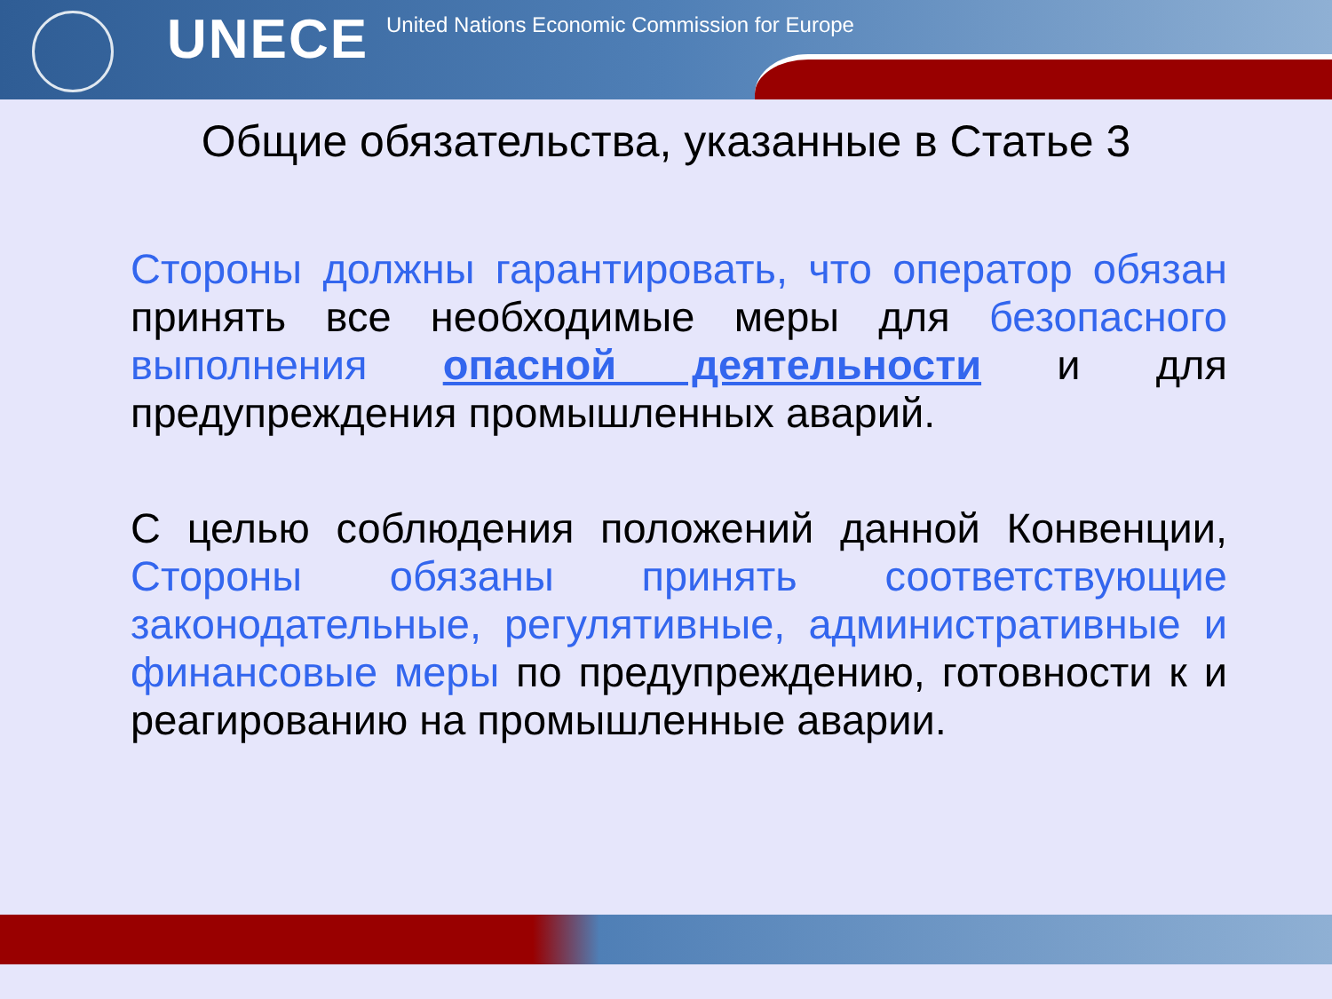UNECE
United Nations Economic Commission for Europe
Общие обязательства, указанные в Статье 3
Стороны должны гарантировать, что оператор обязан принять все необходимые меры для безопасного выполнения опасной деятельности и для предупреждения промышленных аварий.
С целью соблюдения положений данной Конвенции, Стороны обязаны принять соответствующие законодательные, регулятивные, административные и финансовые меры по предупреждению, готовности к и реагированию на промышленные аварии.